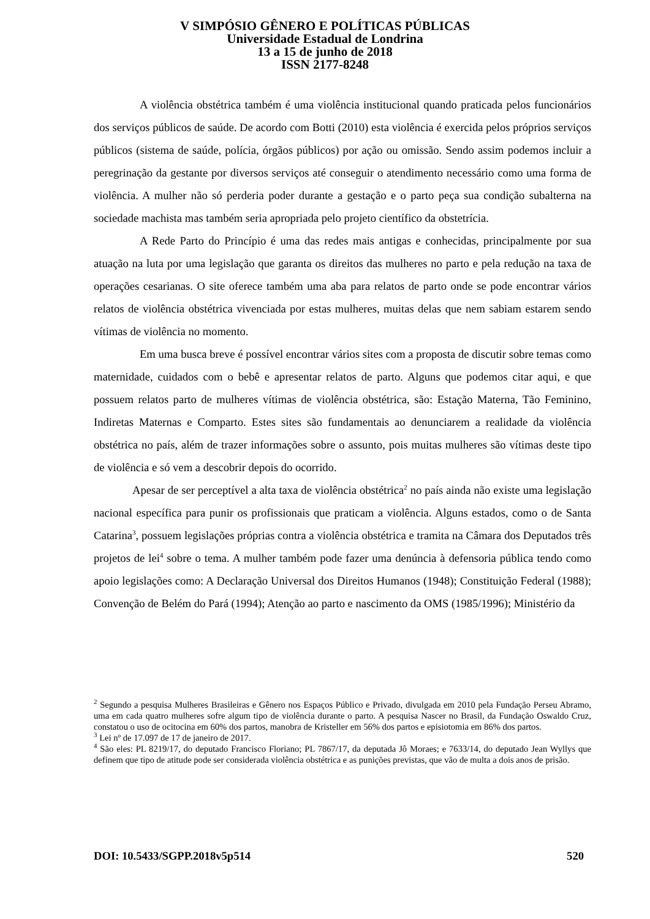V SIMPÓSIO GÊNERO E POLÍTICAS PÚBLICAS
Universidade Estadual de Londrina
13 a 15 de junho de 2018
ISSN 2177-8248
A violência obstétrica também é uma violência institucional quando praticada pelos funcionários dos serviços públicos de saúde. De acordo com Botti (2010) esta violência é exercida pelos próprios serviços públicos (sistema de saúde, polícia, órgãos públicos) por ação ou omissão. Sendo assim podemos incluir a peregrinação da gestante por diversos serviços até conseguir o atendimento necessário como uma forma de violência. A mulher não só perderia poder durante a gestação e o parto peça sua condição subalterna na sociedade machista mas também seria apropriada pelo projeto científico da obstetrícia.
A Rede Parto do Princípio é uma das redes mais antigas e conhecidas, principalmente por sua atuação na luta por uma legislação que garanta os direitos das mulheres no parto e pela redução na taxa de operações cesarianas. O site oferece também uma aba para relatos de parto onde se pode encontrar vários relatos de violência obstétrica vivenciada por estas mulheres, muitas delas que nem sabiam estarem sendo vítimas de violência no momento.
Em uma busca breve é possível encontrar vários sites com a proposta de discutir sobre temas como maternidade, cuidados com o bebê e apresentar relatos de parto. Alguns que podemos citar aqui, e que possuem relatos parto de mulheres vítimas de violência obstétrica, são: Estação Materna, Tão Feminino, Indiretas Maternas e Comparto. Estes sites são fundamentais ao denunciarem a realidade da violência obstétrica no país, além de trazer informações sobre o assunto, pois muitas mulheres são vítimas deste tipo de violência e só vem a descobrir depois do ocorrido.
Apesar de ser perceptível a alta taxa de violência obstétrica<sup>2</sup> no país ainda não existe uma legislação nacional específica para punir os profissionais que praticam a violência. Alguns estados, como o de Santa Catarina<sup>3</sup>, possuem legislações próprias contra a violência obstétrica e tramita na Câmara dos Deputados três projetos de lei<sup>4</sup> sobre o tema. A mulher também pode fazer uma denúncia à defensoria pública tendo como apoio legislações como: A Declaração Universal dos Direitos Humanos (1948); Constituição Federal (1988); Convenção de Belém do Pará (1994); Atenção ao parto e nascimento da OMS (1985/1996); Ministério da
<sup>2</sup> Segundo a pesquisa Mulheres Brasileiras e Gênero nos Espaços Público e Privado, divulgada em 2010 pela Fundação Perseu Abramo, uma em cada quatro mulheres sofre algum tipo de violência durante o parto. A pesquisa Nascer no Brasil, da Fundação Oswaldo Cruz, constatou o uso de ocitocina em 60% dos partos, manobra de Kristeller em 56% dos partos e episiotomia em 86% dos partos.
<sup>3</sup> Lei nº de 17.097 de 17 de janeiro de 2017.
<sup>4</sup> São eles: PL 8219/17, do deputado Francisco Floriano; PL 7867/17, da deputada Jô Moraes; e 7633/14, do deputado Jean Wyllys que definem que tipo de atitude pode ser considerada violência obstétrica e as punições previstas, que vão de multa a dois anos de prisão.
DOI: 10.5433/SGPP.2018v5p514 520